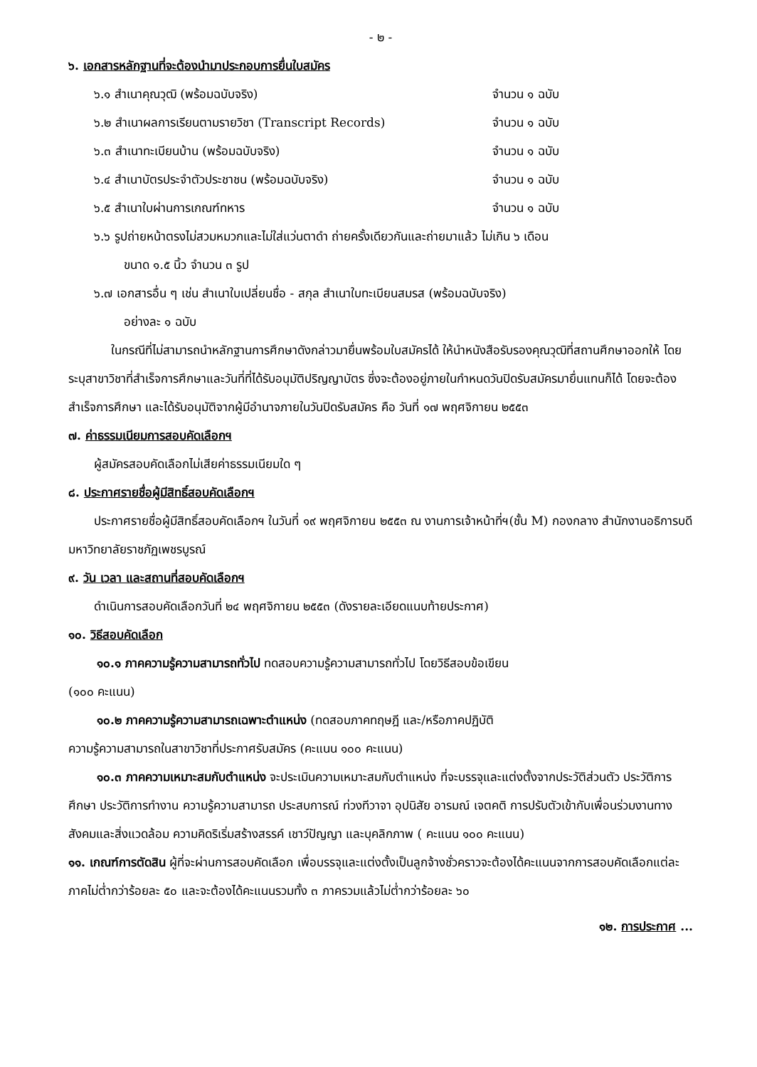- ๒ -
๖. เอกสารหลักฐานที่จะต้องนำมาประกอบการยื่นใบสมัคร
๖.๑ สำเนาคุณวุฒิ (พร้อมฉบับจริง) จำนวน ๑ ฉบับ
๖.๒ สำเนาผลการเรียนตามรายวิชา (Transcript Records) จำนวน ๑ ฉบับ
๖.๓ สำเนาทะเบียนบ้าน (พร้อมฉบับจริง) จำนวน ๑ ฉบับ
๖.๔ สำเนาบัตรประจำตัวประชาชน (พร้อมฉบับจริง) จำนวน ๑ ฉบับ
๖.๕ สำเนาใบผ่านการเกณฑ์ทหาร จำนวน ๑ ฉบับ
๖.๖ รูปถ่ายหน้าตรงไม่สวมหมวกและไม่ใส่แว่นตาดำ ถ่ายครั้งเดียวกันและถ่ายมาแล้ว ไม่เกิน ๖ เดือน
ขนาด ๑.๕ นิ้ว จำนวน ๓ รูป
๖.๗ เอกสารอื่น ๆ เช่น สำเนาใบเปลี่ยนชื่อ - สกุล สำเนาใบทะเบียนสมรส (พร้อมฉบับจริง)
อย่างละ ๑ ฉบับ
ในกรณีที่ไม่สามารถนำหลักฐานการศึกษาดังกล่าวมายื่นพร้อมใบสมัครได้ ให้นำหนังสือรับรองคุณวุฒิที่สถานศึกษาออกให้ โดยระบุสาขาวิชาที่สำเร็จการศึกษาและวันที่ที่ได้รับอนุมัติปริญญาบัตร ซึ่งจะต้องอยู่ภายในกำหนดวันปิดรับสมัครมายื่นแทนก็ได้ โดยจะต้องสำเร็จการศึกษา และได้รับอนุมัติจากผู้มีอำนาจภายในวันปิดรับสมัคร คือ วันที่ ๑๗ พฤศจิกายน ๒๕๕๓
๗. ค่าธรรมเนียมการสอบคัดเลือกฯ
ผู้สมัครสอบคัดเลือกไม่เสียค่าธรรมเนียมใด ๆ
๘. ประกาศรายชื่อผู้มีสิทธิ์สอบคัดเลือกฯ
ประกาศรายชื่อผู้มีสิทธิ์สอบคัดเลือกฯ ในวันที่ ๑๙ พฤศจิกายน ๒๕๕๓ ณ งานการเจ้าหน้าที่ฯ(ชั้น M) กองกลาง สำนักงานอธิการบดี มหาวิทยาลัยราชภัฏเพชรบูรณ์
๙. วัน เวลา และสถานที่สอบคัดเลือกฯ
ดำเนินการสอบคัดเลือกวันที่ ๒๔ พฤศจิกายน ๒๕๕๓ (ดังรายละเอียดแนบท้ายประกาศ)
๑๐. วิธีสอบคัดเลือก
๑๐.๑ ภาคความรู้ความสามารถทั่วไป ทดสอบความรู้ความสามารถทั่วไป โดยวิธีสอบข้อเขียน
(๑๐๐ คะแนน)
๑๐.๒ ภาคความรู้ความสามารถเฉพาะตำแหน่ง (ทดสอบภาคทฤษฎี และ/หรือภาคปฏิบัติ
ความรู้ความสามารถในสาขาวิชาที่ประกาศรับสมัคร (คะแนน ๑๐๐ คะแนน)
๑๐.๓ ภาคความเหมาะสมกับตำแหน่ง จะประเมินความเหมาะสมกับตำแหน่ง ที่จะบรรจุและแต่งตั้งจากประวัติส่วนตัว ประวัติการศึกษา ประวัติการทำงาน ความรู้ความสามารถ ประสบการณ์ ท่วงทีวาจา อุปนิสัย อารมณ์ เจตคติ การปรับตัวเข้ากับเพื่อนร่วมงานทางสังคมและสิ่งแวดล้อม ความคิดริเริ่มสร้างสรรค์ เชาว์ปัญญา และบุคลิกภาพ ( คะแนน ๑๐๐ คะแนน)
๑๑. เกณฑ์การตัดสิน ผู้ที่จะผ่านการสอบคัดเลือก เพื่อบรรจุและแต่งตั้งเป็นลูกจ้างชั่วคราวจะต้องได้คะแนนจากการสอบคัดเลือกแต่ละภาคไม่ต่ำกว่าร้อยละ ๕๐ และจะต้องได้คะแนนรวมทั้ง ๓ ภาครวมแล้วไม่ต่ำกว่าร้อยละ ๖๐
๑๒. การประกาศ ...